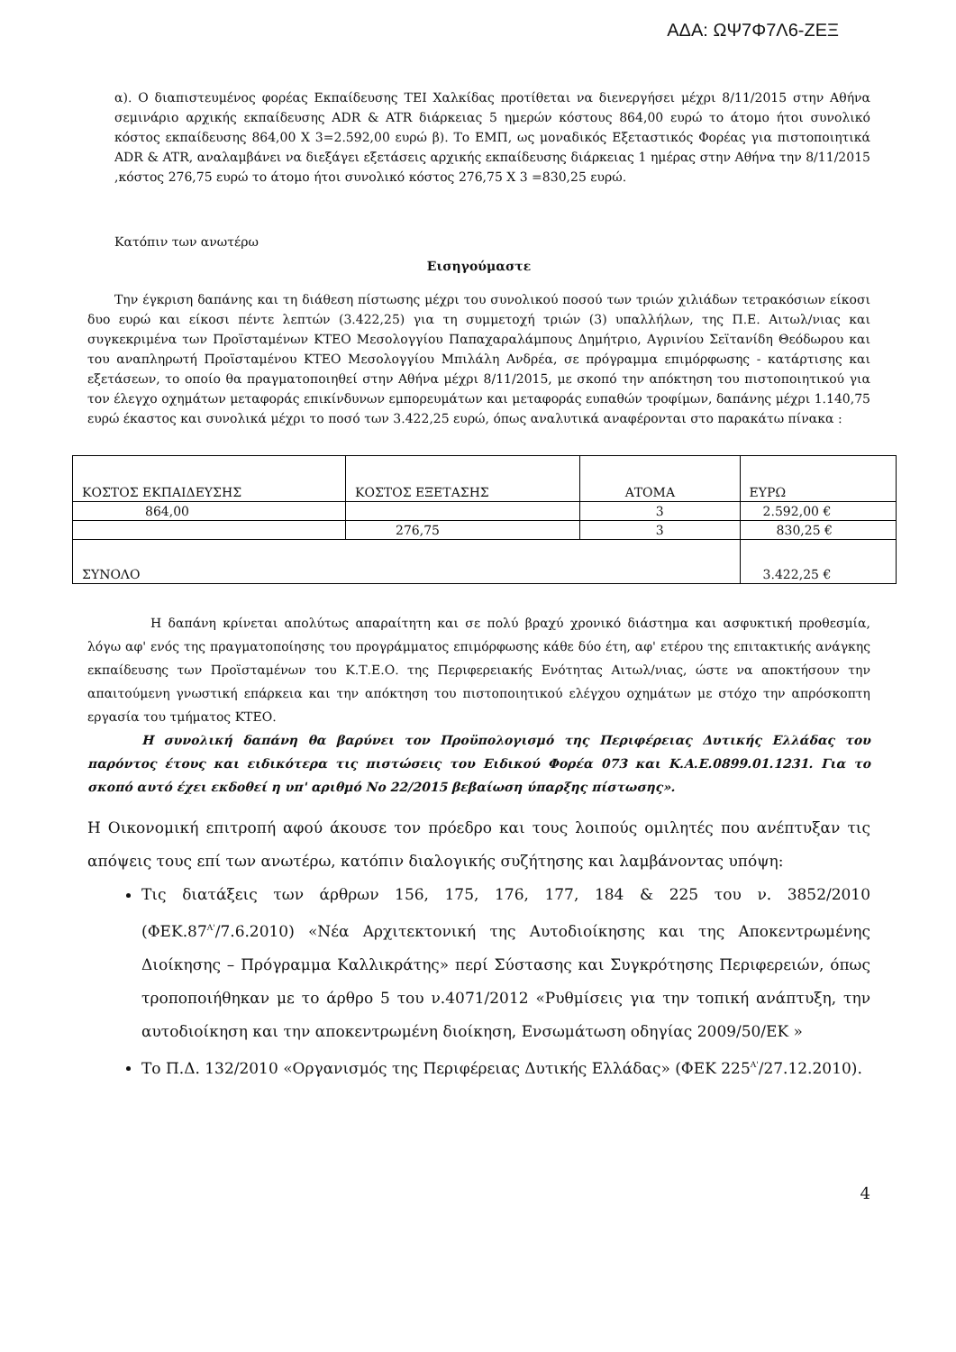ΑΔΑ: ΩΨ7Φ7Λ6-ΖΕΞ
α). Ο διαπιστευμένος φορέας Εκπαίδευσης ΤΕΙ Χαλκίδας προτίθεται να διενεργήσει μέχρι 8/11/2015 στην Αθήνα σεμινάριο αρχικής εκπαίδευσης ADR & ATR διάρκειας 5 ημερών κόστους 864,00 ευρώ το άτομο ήτοι συνολικό κόστος εκπαίδευσης 864,00 Χ 3=2.592,00 ευρώ β). Το ΕΜΠ, ως μοναδικός Εξεταστικός Φορέας για πιστοποιητικά ADR & ATR, αναλαμβάνει να διεξάγει εξετάσεις αρχικής εκπαίδευσης διάρκειας 1 ημέρας στην Αθήνα την 8/11/2015 ,κόστος 276,75 ευρώ το άτομο ήτοι συνολικό κόστος 276,75 Χ 3 =830,25 ευρώ.
Κατόπιν των ανωτέρω
Εισηγούμαστε
Την έγκριση δαπάνης και τη διάθεση πίστωσης μέχρι του συνολικού ποσού των τριών χιλιάδων τετρακόσιων είκοσι δυο ευρώ και είκοσι πέντε λεπτών (3.422,25) για τη συμμετοχή τριών (3) υπαλλήλων, της Π.Ε. Αιτωλ/νιας και συγκεκριμένα των Προϊσταμένων ΚΤΕΟ Μεσολογγίου Παπαχαραλάμπους Δημήτριο, Αγρινίου Σεϊτανίδη Θεόδωρου και του αναπληρωτή Προϊσταμένου ΚΤΕΟ Μεσολογγίου Μπιλάλη Ανδρέα, σε πρόγραμμα επιμόρφωσης - κατάρτισης και εξετάσεων, το οποίο θα πραγματοποιηθεί στην Αθήνα μέχρι 8/11/2015, με σκοπό την απόκτηση του πιστοποιητικού για τον έλεγχο οχημάτων μεταφοράς επικίνδυνων εμπορευμάτων και μεταφοράς ευπαθών τροφίμων, δαπάνης μέχρι 1.140,75 ευρώ έκαστος και συνολικά μέχρι το ποσό των 3.422,25 ευρώ, όπως αναλυτικά αναφέρονται στο παρακάτω πίνακα :
| ΚΟΣΤΟΣ ΕΚΠΑΙΔΕΥΣΗΣ | ΚΟΣΤΟΣ ΕΞΕΤΑΣΗΣ | ΑΤΟΜΑ | ΕΥΡΩ |
| 864,00 | | 3 | 2.592,00 € |
| | 276,75 | 3 | 830,25 € |
| ΣΥΝΟΛΟ | | | 3.422,25 € |
Η δαπάνη κρίνεται απολύτως απαραίτητη και σε πολύ βραχύ χρονικό διάστημα και ασφυκτική προθεσμία, λόγω αφ' ενός της πραγματοποίησης του προγράμματος επιμόρφωσης κάθε δύο έτη, αφ' ετέρου της επιτακτικής ανάγκης εκπαίδευσης των Προϊσταμένων του Κ.Τ.Ε.Ο. της Περιφερειακής Ενότητας Αιτωλ/νιας, ώστε να αποκτήσουν την απαιτούμενη γνωστική επάρκεια και την απόκτηση του πιστοποιητικού ελέγχου οχημάτων με στόχο την απρόσκοπτη εργασία του τμήματος ΚΤΕΟ.
Η συνολική δαπάνη θα βαρύνει τον Προϋπολογισμό της Περιφέρειας Δυτικής Ελλάδας του παρόντος έτους και ειδικότερα τις πιστώσεις του Ειδικού Φορέα 073 και Κ.Α.Ε.0899.01.1231. Για το σκοπό αυτό έχει εκδοθεί η υπ' αριθμό Νο 22/2015 βεβαίωση ύπαρξης πίστωσης».
Η Οικονομική επιτροπή αφού άκουσε τον πρόεδρο και τους λοιπούς ομιλητές που ανέπτυξαν τις απόψεις τους επί των ανωτέρω, κατόπιν διαλογικής συζήτησης και λαμβάνοντας υπόψη:
Τις διατάξεις των άρθρων 156, 175, 176, 177, 184 & 225 του ν. 3852/2010 (ΦΕΚ.87<sup>Α'</sup>/7.6.2010) «Νέα Αρχιτεκτονική της Αυτοδιοίκησης και της Αποκεντρωμένης Διοίκησης – Πρόγραμμα Καλλικράτης» περί Σύστασης και Συγκρότησης Περιφερειών, όπως τροποποιήθηκαν με το άρθρο 5 του ν.4071/2012 «Ρυθμίσεις για την τοπική ανάπτυξη, την αυτοδιοίκηση και την αποκεντρωμένη διοίκηση, Ενσωμάτωση οδηγίας 2009/50/ΕΚ »
Το Π.Δ. 132/2010 «Οργανισμός της Περιφέρειας Δυτικής Ελλάδας» (ΦΕΚ 225<sup>Α'</sup>/27.12.2010).
4